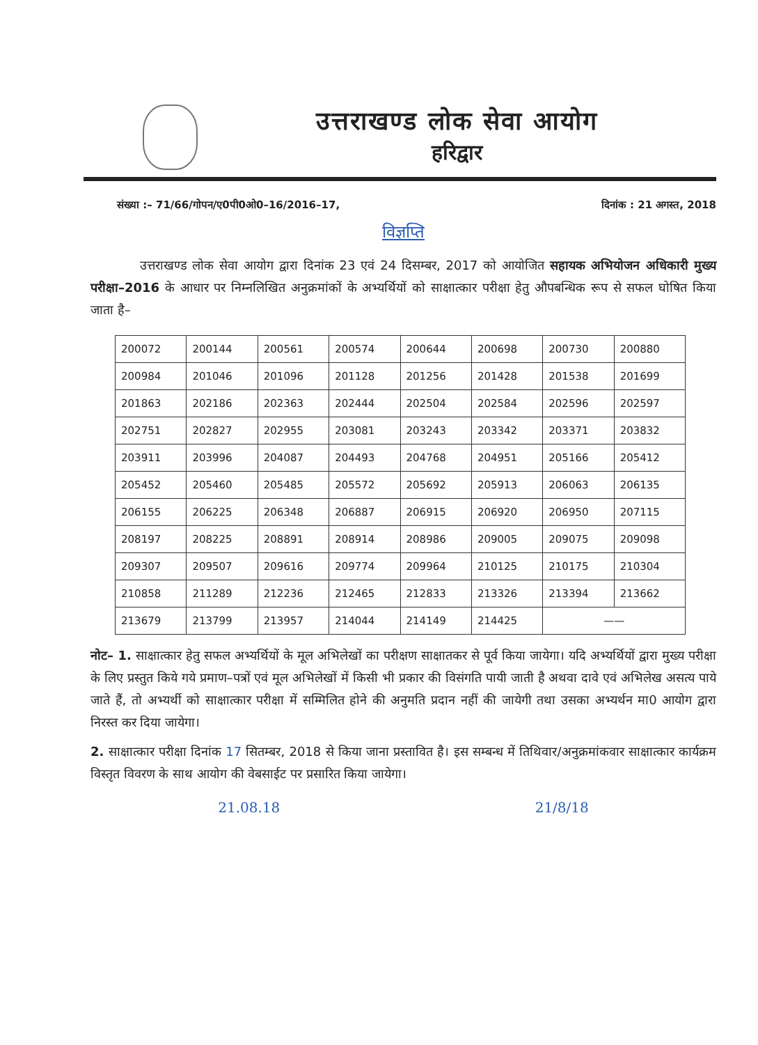उत्तराखण्ड लोक सेवा आयोग
हरिद्वार
संख्या :– 71/66/गोपन/ए0पी0ओ0–16/2016–17, दिनांक : 21 अगस्त, 2018
विज्ञप्ति
उत्तराखण्ड लोक सेवा आयोग द्वारा दिनांक 23 एवं 24 दिसम्बर, 2017 को आयोजित सहायक अभियोजन अधिकारी मुख्य परीक्षा–2016 के आधार पर निम्नलिखित अनुक्रमांकों के अभ्यर्थियों को साक्षात्कार परीक्षा हेतु औपबन्धिक रूप से सफल घोषित किया जाता है–
| 200072 | 200144 | 200561 | 200574 | 200644 | 200698 | 200730 | 200880 |
| 200984 | 201046 | 201096 | 201128 | 201256 | 201428 | 201538 | 201699 |
| 201863 | 202186 | 202363 | 202444 | 202504 | 202584 | 202596 | 202597 |
| 202751 | 202827 | 202955 | 203081 | 203243 | 203342 | 203371 | 203832 |
| 203911 | 203996 | 204087 | 204493 | 204768 | 204951 | 205166 | 205412 |
| 205452 | 205460 | 205485 | 205572 | 205692 | 205913 | 206063 | 206135 |
| 206155 | 206225 | 206348 | 206887 | 206915 | 206920 | 206950 | 207115 |
| 208197 | 208225 | 208891 | 208914 | 208986 | 209005 | 209075 | 209098 |
| 209307 | 209507 | 209616 | 209774 | 209964 | 210125 | 210175 | 210304 |
| 210858 | 211289 | 212236 | 212465 | 212833 | 213326 | 213394 | 213662 |
| 213679 | 213799 | 213957 | 214044 | 214149 | 214425 | —— | |
नोट– 1. साक्षात्कार हेतु सफल अभ्यर्थियों के मूल अभिलेखों का परीक्षण साक्षातकर से पूर्व किया जायेगा। यदि अभ्यर्थियों द्वारा मुख्य परीक्षा के लिए प्रस्तुत किये गये प्रमाण–पत्रों एवं मूल अभिलेखों में किसी भी प्रकार की विसंगति पायी जाती है अथवा दावे एवं अभिलेख असत्य पाये जाते हैं, तो अभ्यर्थी को साक्षात्कार परीक्षा में सम्मिलित होने की अनुमति प्रदान नहीं की जायेगी तथा उसका अभ्यर्थन मा0 आयोग द्वारा निरस्त कर दिया जायेगा।
2. साक्षात्कार परीक्षा दिनांक 17 सितम्बर, 2018 से किया जाना प्रस्तावित है। इस सम्बन्ध में तिथिवार/अनुक्रमांकवार साक्षात्कार कार्यक्रम विस्तृत विवरण के साथ आयोग की वेबसाईट पर प्रसारित किया जायेगा।
21.08.18 21/8/18